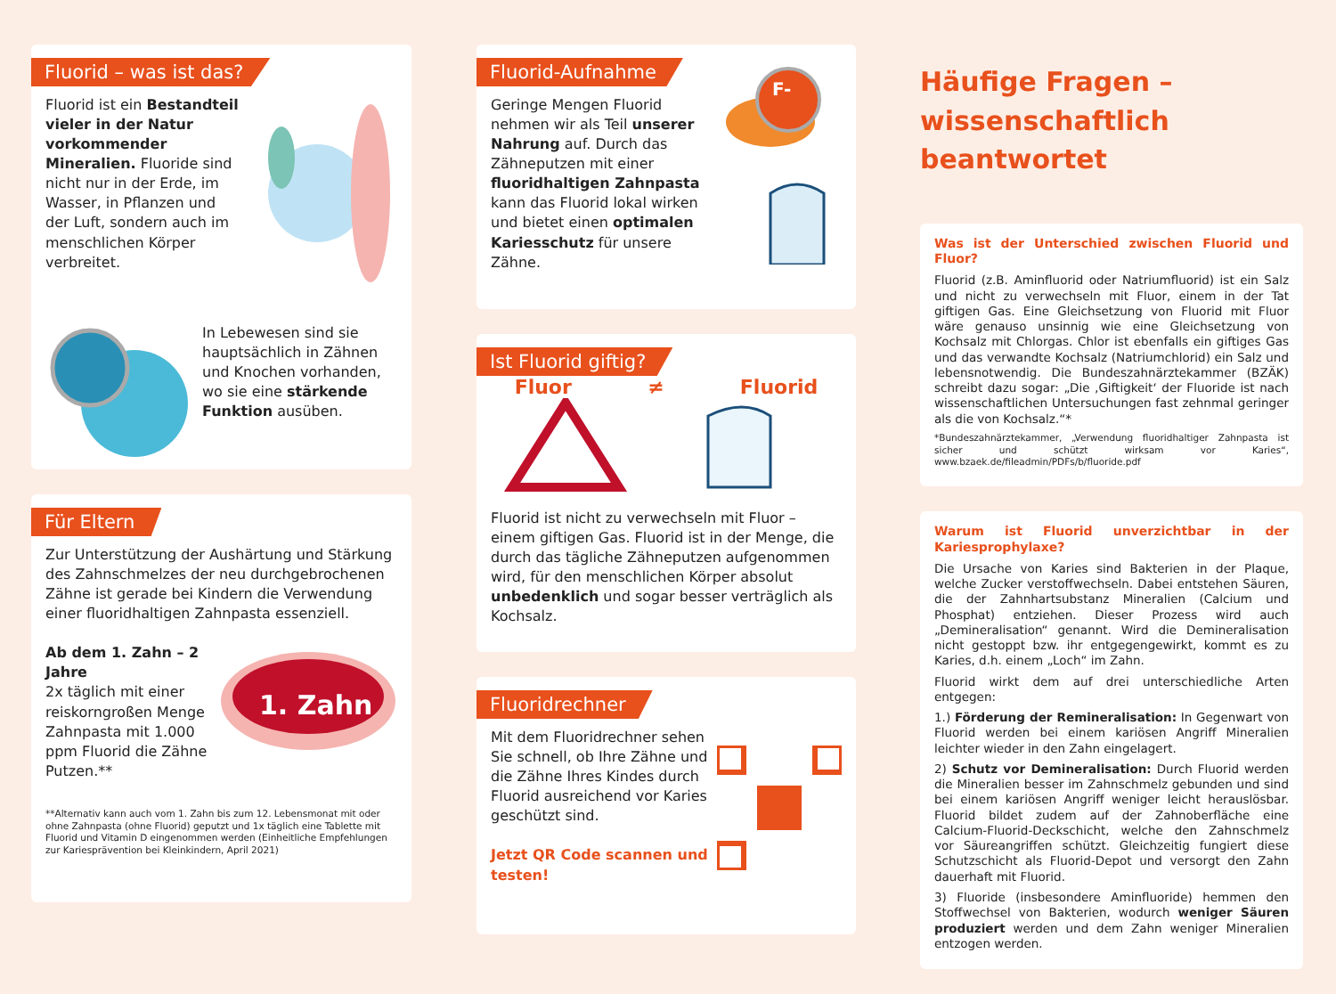Fluorid – was ist das?
Fluorid ist ein Bestandteil vieler in der Natur vorkommender Mineralien. Fluoride sind nicht nur in der Erde, im Wasser, in Pflanzen und der Luft, sondern auch im menschlichen Körper verbreitet.
In Lebewesen sind sie hauptsächlich in Zähnen und Knochen vorhanden, wo sie eine stärkende Funktion ausüben.
Für Eltern
Zur Unterstützung der Aushärtung und Stärkung des Zahnschmelzes der neu durchgebrochenen Zähne ist gerade bei Kindern die Verwendung einer fluoridhaltigen Zahnpasta essenziell.
1. Zahn
Ab dem 1. Zahn – 2 Jahre
2x täglich mit einer reiskorngroßen Menge Zahnpasta mit 1.000 ppm Fluorid die Zähne Putzen.**
**Alternativ kann auch vom 1. Zahn bis zum 12. Lebensmonat mit oder ohne Zahnpasta (ohne Fluorid) geputzt und 1x täglich eine Tablette mit Fluorid und Vitamin D eingenommen werden (Einheitliche Empfehlungen zur Kariesprävention bei Kleinkindern, April 2021)
Fluorid-Aufnahme
F-
Geringe Mengen Fluorid nehmen wir als Teil unserer Nahrung auf. Durch das Zähneputzen mit einer fluoridhaltigen Zahnpasta kann das Fluorid lokal wirken und bietet einen optimalen Kariesschutz für unsere Zähne.
Ist Fluorid giftig?
Fluor ≠ Fluorid
Fluorid ist nicht zu verwechseln mit Fluor – einem giftigen Gas. Fluorid ist in der Menge, die durch das tägliche Zähneputzen aufgenommen wird, für den menschlichen Körper absolut unbedenklich und sogar besser verträglich als Kochsalz.
Fluoridrechner
Mit dem Fluoridrechner sehen Sie schnell, ob Ihre Zähne und die Zähne Ihres Kindes durch Fluorid ausreichend vor Karies geschützt sind.
Jetzt QR Code scannen und testen!
Häufige Fragen –
wissenschaftlich beantwortet
Was ist der Unterschied zwischen Fluorid und Fluor?
Fluorid (z.B. Aminfluorid oder Natriumfluorid) ist ein Salz und nicht zu verwechseln mit Fluor, einem in der Tat giftigen Gas. Eine Gleichsetzung von Fluorid mit Fluor wäre genauso unsinnig wie eine Gleichsetzung von Kochsalz mit Chlorgas. Chlor ist ebenfalls ein giftiges Gas und das verwandte Kochsalz (Natriumchlorid) ein Salz und lebensnotwendig. Die Bundeszahnärztekammer (BZÄK) schreibt dazu sogar: „Die ‚Giftigkeit‘ der Fluoride ist nach wissenschaftlichen Untersuchungen fast zehnmal geringer als die von Kochsalz.“*
*Bundeszahnärztekammer, „Verwendung fluoridhaltiger Zahnpasta ist sicher und schützt wirksam vor Karies“, www.bzaek.de/fileadmin/PDFs/b/fluoride.pdf
Warum ist Fluorid unverzichtbar in der Kariesprophylaxe?
Die Ursache von Karies sind Bakterien in der Plaque, welche Zucker verstoffwechseln. Dabei entstehen Säuren, die der Zahnhartsubstanz Mineralien (Calcium und Phosphat) entziehen. Dieser Prozess wird auch „Demineralisation“ genannt. Wird die Demineralisation nicht gestoppt bzw. ihr entgegengewirkt, kommt es zu Karies, d.h. einem „Loch“ im Zahn.
Fluorid wirkt dem auf drei unterschiedliche Arten entgegen:
1.) Förderung der Remineralisation: In Gegenwart von Fluorid werden bei einem kariösen Angriff Mineralien leichter wieder in den Zahn eingelagert.
2) Schutz vor Demineralisation: Durch Fluorid werden die Mineralien besser im Zahnschmelz gebunden und sind bei einem kariösen Angriff weniger leicht herauslösbar. Fluorid bildet zudem auf der Zahnoberfläche eine Calcium-Fluorid-Deckschicht, welche den Zahnschmelz vor Säureangriffen schützt. Gleichzeitig fungiert diese Schutzschicht als Fluorid-Depot und versorgt den Zahn dauerhaft mit Fluorid.
3) Fluoride (insbesondere Aminfluoride) hemmen den Stoffwechsel von Bakterien, wodurch weniger Säuren produziert werden und dem Zahn weniger Mineralien entzogen werden.